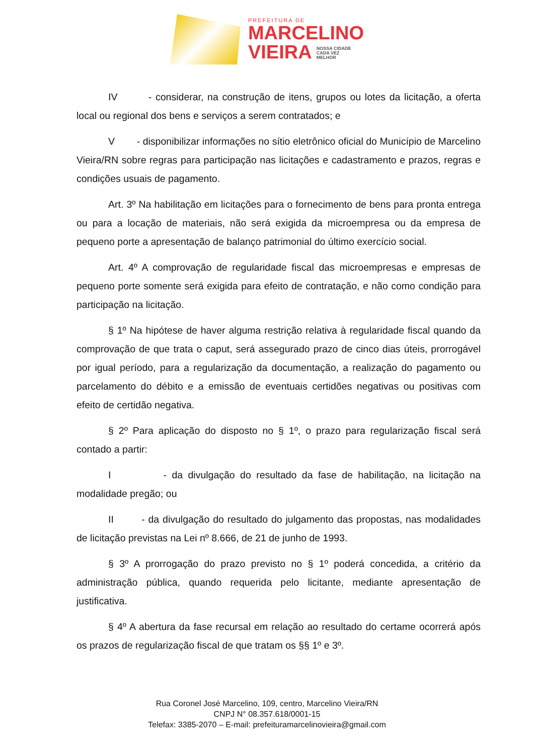PREFEITURA DE
MARCELINO
VIEIRA NOSSA CIDADE
CADA VEZ
MELHOR
IV - considerar, na construção de itens, grupos ou lotes da licitação, a oferta local ou regional dos bens e serviços a serem contratados; e
V - disponibilizar informações no sítio eletrônico oficial do Município de Marcelino Vieira/RN sobre regras para participação nas licitações e cadastramento e prazos, regras e condições usuais de pagamento.
Art. 3º Na habilitação em licitações para o fornecimento de bens para pronta entrega ou para a locação de materiais, não será exigida da microempresa ou da empresa de pequeno porte a apresentação de balanço patrimonial do último exercício social.
Art. 4º A comprovação de regularidade fiscal das microempresas e empresas de pequeno porte somente será exigida para efeito de contratação, e não como condição para participação na licitação.
§ 1º Na hipótese de haver alguma restrição relativa à regularidade fiscal quando da comprovação de que trata o caput, será assegurado prazo de cinco dias úteis, prorrogável por igual período, para a regularização da documentação, a realização do pagamento ou parcelamento do débito e a emissão de eventuais certidões negativas ou positivas com efeito de certidão negativa.
§ 2º Para aplicação do disposto no § 1º, o prazo para regularização fiscal será contado a partir:
I - da divulgação do resultado da fase de habilitação, na licitação na modalidade pregão; ou
II - da divulgação do resultado do julgamento das propostas, nas modalidades de licitação previstas na Lei nº 8.666, de 21 de junho de 1993.
§ 3º A prorrogação do prazo previsto no § 1º poderá concedida, a critério da administração pública, quando requerida pelo licitante, mediante apresentação de justificativa.
§ 4º A abertura da fase recursal em relação ao resultado do certame ocorrerá após os prazos de regularização fiscal de que tratam os §§ 1º e 3º.
Rua Coronel José Marcelino, 109, centro, Marcelino Vieira/RN
CNPJ N° 08.357.618/0001-15
Telefax: 3385-2070 – E-mail: prefeituramarcelinovieira@gmail.com